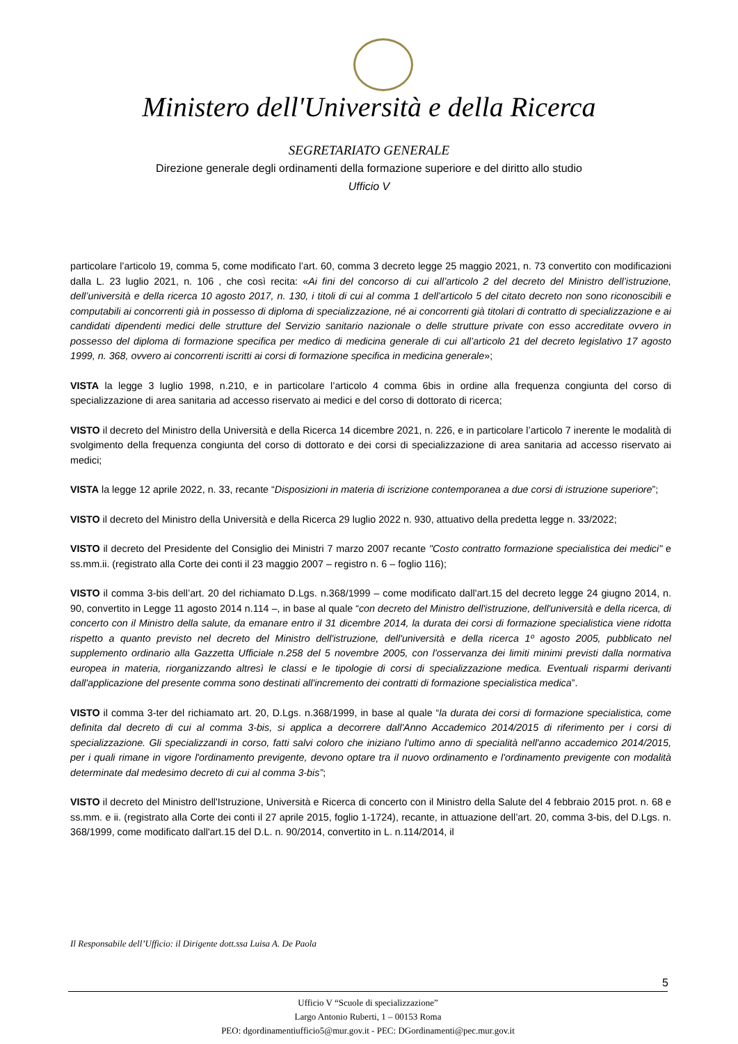Ministero dell'Università e della Ricerca
SEGRETARIATO GENERALE
Direzione generale degli ordinamenti della formazione superiore e del diritto allo studio
Ufficio V
particolare l’articolo 19, comma 5, come modificato l’art. 60, comma 3 decreto legge 25 maggio 2021, n. 73 convertito con modificazioni dalla L. 23 luglio 2021, n. 106 , che così recita: «Ai fini del concorso di cui all’articolo 2 del decreto del Ministro dell’istruzione, dell’università e della ricerca 10 agosto 2017, n. 130, i titoli di cui al comma 1 dell’articolo 5 del citato decreto non sono riconoscibili e computabili ai concorrenti già in possesso di diploma di specializzazione, né ai concorrenti già titolari di contratto di specializzazione e ai candidati dipendenti medici delle strutture del Servizio sanitario nazionale o delle strutture private con esso accreditate ovvero in possesso del diploma di formazione specifica per medico di medicina generale di cui all’articolo 21 del decreto legislativo 17 agosto 1999, n. 368, ovvero ai concorrenti iscritti ai corsi di formazione specifica in medicina generale»;
VISTA la legge 3 luglio 1998, n.210, e in particolare l’articolo 4 comma 6bis in ordine alla frequenza congiunta del corso di specializzazione di area sanitaria ad accesso riservato ai medici e del corso di dottorato di ricerca;
VISTO il decreto del Ministro della Università e della Ricerca 14 dicembre 2021, n. 226, e in particolare l’articolo 7 inerente le modalità di svolgimento della frequenza congiunta del corso di dottorato e dei corsi di specializzazione di area sanitaria ad accesso riservato ai medici;
VISTA la legge 12 aprile 2022, n. 33, recante “Disposizioni in materia di iscrizione contemporanea a due corsi di istruzione superiore”;
VISTO il decreto del Ministro della Università e della Ricerca 29 luglio 2022 n. 930, attuativo della predetta legge n. 33/2022;
VISTO il decreto del Presidente del Consiglio dei Ministri 7 marzo 2007 recante "Costo contratto formazione specialistica dei medici" e ss.mm.ii. (registrato alla Corte dei conti il 23 maggio 2007 – registro n. 6 – foglio 116);
VISTO il comma 3-bis dell’art. 20 del richiamato D.Lgs. n.368/1999 – come modificato dall'art.15 del decreto legge 24 giugno 2014, n. 90, convertito in Legge 11 agosto 2014 n.114 –, in base al quale “con decreto del Ministro dell'istruzione, dell'università e della ricerca, di concerto con il Ministro della salute, da emanare entro il 31 dicembre 2014, la durata dei corsi di formazione specialistica viene ridotta rispetto a quanto previsto nel decreto del Ministro dell'istruzione, dell'università e della ricerca 1º agosto 2005, pubblicato nel supplemento ordinario alla Gazzetta Ufficiale n.258 del 5 novembre 2005, con l'osservanza dei limiti minimi previsti dalla normativa europea in materia, riorganizzando altresì le classi e le tipologie di corsi di specializzazione medica. Eventuali risparmi derivanti dall'applicazione del presente comma sono destinati all'incremento dei contratti di formazione specialistica medica”.
VISTO il comma 3-ter del richiamato art. 20, D.Lgs. n.368/1999, in base al quale “la durata dei corsi di formazione specialistica, come definita dal decreto di cui al comma 3-bis, si applica a decorrere dall'Anno Accademico 2014/2015 di riferimento per i corsi di specializzazione. Gli specializzandi in corso, fatti salvi coloro che iniziano l'ultimo anno di specialità nell'anno accademico 2014/2015, per i quali rimane in vigore l'ordinamento previgente, devono optare tra il nuovo ordinamento e l'ordinamento previgente con modalità determinate dal medesimo decreto di cui al comma 3-bis”;
VISTO il decreto del Ministro dell'Istruzione, Università e Ricerca di concerto con il Ministro della Salute del 4 febbraio 2015 prot. n. 68 e ss.mm. e ii. (registrato alla Corte dei conti il 27 aprile 2015, foglio 1-1724), recante, in attuazione dell’art. 20, comma 3-bis, del D.Lgs. n. 368/1999, come modificato dall'art.15 del D.L. n. 90/2014, convertito in L. n.114/2014, il
Il Responsabile dell’Ufficio: il Dirigente dott.ssa Luisa A. De Paola
5
Ufficio V “Scuole di specializzazione”
Largo Antonio Ruberti, 1 – 00153 Roma
PEO: dgordinamentiufficio5@mur.gov.it - PEC: DGordinamenti@pec.mur.gov.it